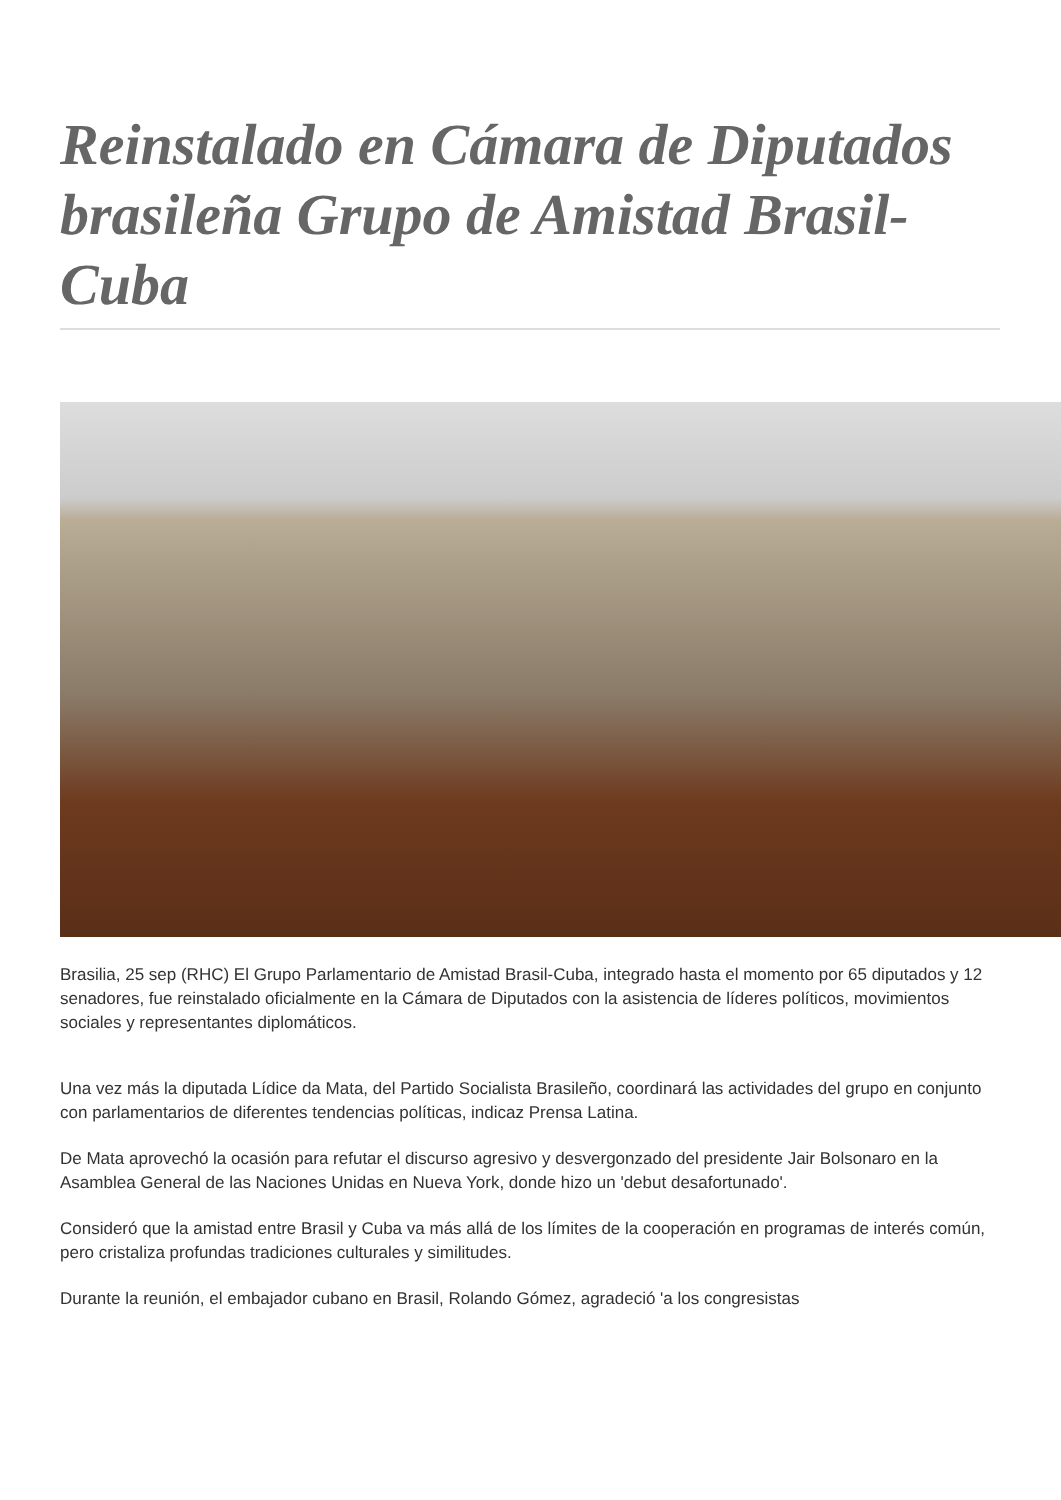Reinstalado en Cámara de Diputados brasileña Grupo de Amistad Brasil-Cuba
Brasilia, 25 sep (RHC) El Grupo Parlamentario de Amistad Brasil-Cuba, integrado hasta el momento por 65 diputados y 12 senadores, fue reinstalado oficialmente en la Cámara de Diputados con la asistencia de líderes políticos, movimientos sociales y representantes diplomáticos.
Una vez más la diputada Lídice da Mata, del Partido Socialista Brasileño, coordinará las actividades del grupo en conjunto con parlamentarios de diferentes tendencias políticas, indicaz Prensa Latina.
De Mata aprovechó la ocasión para refutar el discurso agresivo y desvergonzado del presidente Jair Bolsonaro en la Asamblea General de las Naciones Unidas en Nueva York, donde hizo un 'debut desafortunado'.
Consideró que la amistad entre Brasil y Cuba va más allá de los límites de la cooperación en programas de interés común, pero cristaliza profundas tradiciones culturales y similitudes.
Durante la reunión, el embajador cubano en Brasil, Rolando Gómez, agradeció 'a los congresistas